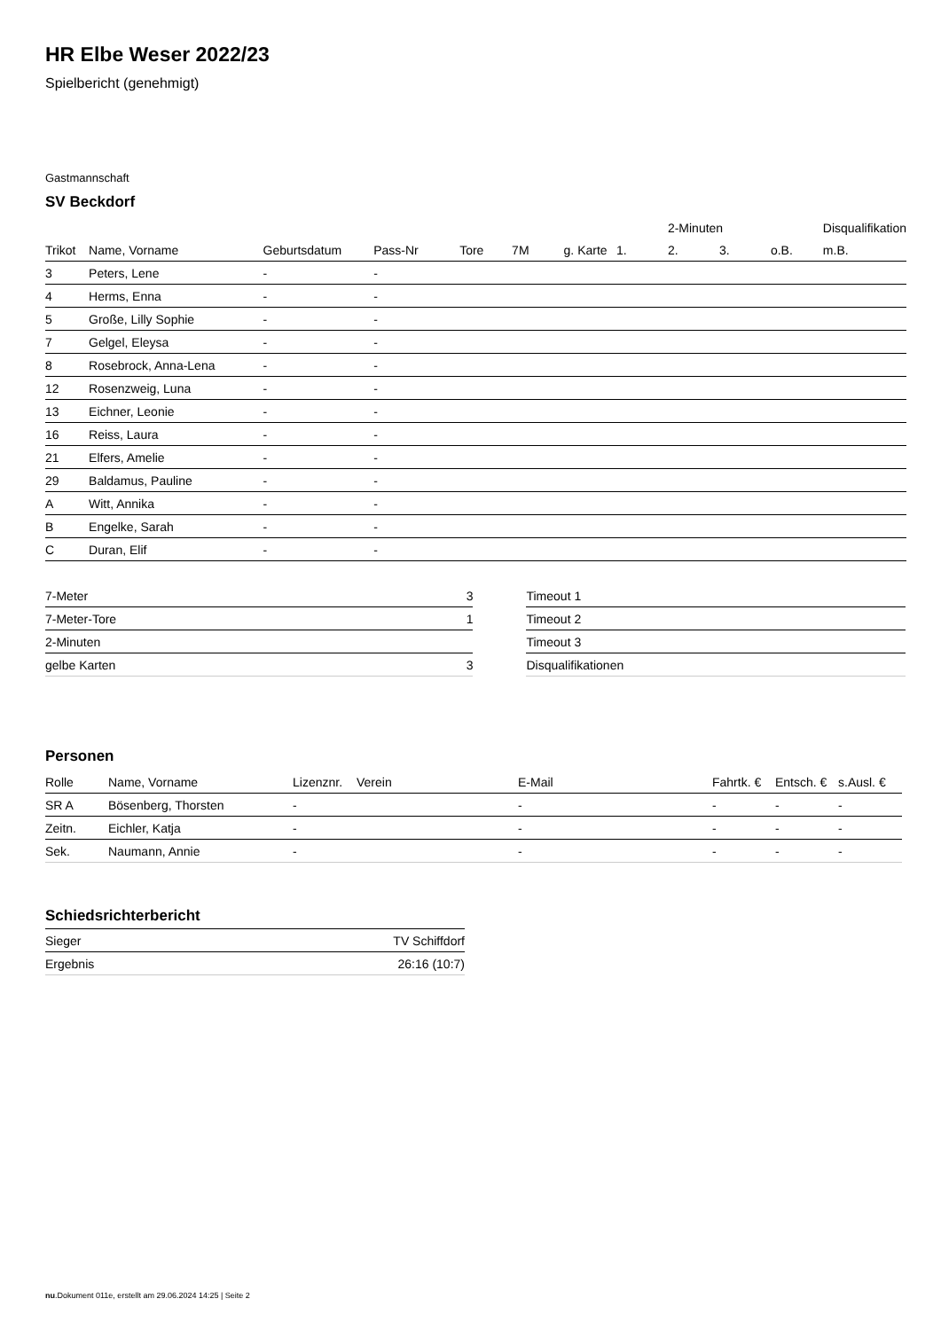HR Elbe Weser 2022/23
Spielbericht (genehmigt)
Gastmannschaft
SV Beckdorf
| | | | | | | | | 2-Minuten | | | Disqualifikation |
| Trikot | Name, Vorname | Geburtsdatum | Pass-Nr | Tore | 7M | g. Karte | 1. | 2. | 3. | o.B. | m.B. |
| 3 | Peters, Lene | - | - | | | | | | | | |
| 4 | Herms, Enna | - | - | | | | | | | | |
| 5 | Große, Lilly Sophie | - | - | | | | | | | | |
| 7 | Gelgel, Eleysa | - | - | | | | | | | | |
| 8 | Rosebrock, Anna-Lena | - | - | | | | | | | | |
| 12 | Rosenzweig, Luna | - | - | | | | | | | | |
| 13 | Eichner, Leonie | - | - | | | | | | | | |
| 16 | Reiss, Laura | - | - | | | | | | | | |
| 21 | Elfers, Amelie | - | - | | | | | | | | |
| 29 | Baldamus, Pauline | - | - | | | | | | | | |
| A | Witt, Annika | - | - | | | | | | | | |
| B | Engelke, Sarah | - | - | | | | | | | | |
| C | Duran, Elif | - | - | | | | | | | | |
| 7-Meter | 3 |
| 7-Meter-Tore | 1 |
| 2-Minuten | |
| gelbe Karten | 3 |
| Timeout 1 |
| Timeout 2 |
| Timeout 3 |
| Disqualifikationen |
Personen
| Rolle | Name, Vorname | Lizenznr. | Verein | E-Mail | Fahrtk. € | Entsch. € | s.Ausl. € |
| --- | --- | --- | --- | --- | --- | --- | --- |
| SR A | Bösenberg, Thorsten | - | | - | - | - | - |
| Zeitn. | Eichler, Katja | - | | - | - | - | - |
| Sek. | Naumann, Annie | - | | - | - | - | - |
Schiedsrichterbericht
| Sieger | TV Schiffdorf |
| Ergebnis | 26:16 (10:7) |
nu.Dokument 011e, erstellt am 29.06.2024 14:25 | Seite 2